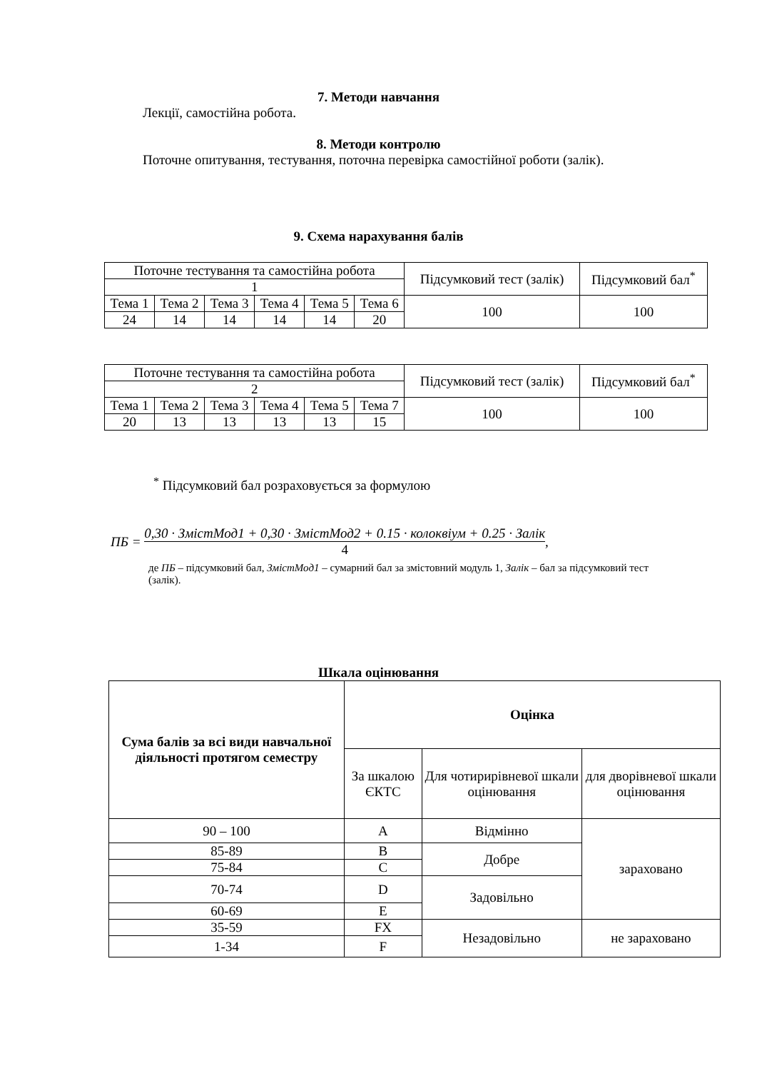7. Методи навчання
Лекції, самостійна робота.
8. Методи контролю
Поточне опитування, тестування, поточна перевірка самостійної роботи (залік).
9. Схема нарахування балів
| Поточне тестування та самостійна робота | | | | | | Підсумковий тест (залік) | Підсумковий бал<sup>*</sup> |
| 1 | | | | | | | |
| Тема 1 | Тема 2 | Тема 3 | Тема 4 | Тема 5 | Тема 6 | 100 | 100 |
| 24 | 14 | 14 | 14 | 14 | 20 | | |
| Поточне тестування та самостійна робота | | | | | | Підсумковий тест (залік) | Підсумковий бал<sup>*</sup> |
| 2 | | | | | | | |
| Тема 1 | Тема 2 | Тема 3 | Тема 4 | Тема 5 | Тема 7 | 100 | 100 |
| 20 | 13 | 13 | 13 | 13 | 15 | | |
<sup>*</sup> Підсумковий бал розраховується за формулою
ПБ = 0,30 · ЗмістМод1 + 0,30 · ЗмістМод2 + 0.15 · колоквіум + 0.25 · Залік 4,
де ПБ – підсумковий бал, ЗмістМод1 – сумарний бал за змістовний модуль 1, Залік – бал за підсумковий тест (залік).
Шкала оцінювання
| Сума балів за всі види навчальної діяльності протягом семестру | Оцінка | | |
| --- | --- | --- | --- |
| | За шкалою ЄКТС | Для чотирирівневої шкали оцінювання | для дворівневої шкали оцінювання |
| 90 – 100 | A | Відмінно | зараховано |
| 85-89 | B | Добре | |
| 75-84 | C | | |
| 70-74 | D | Задовільно | |
| 60-69 | E | | |
| 35-59 | FX | Незадовільно | не зараховано |
| 1-34 | F | | |